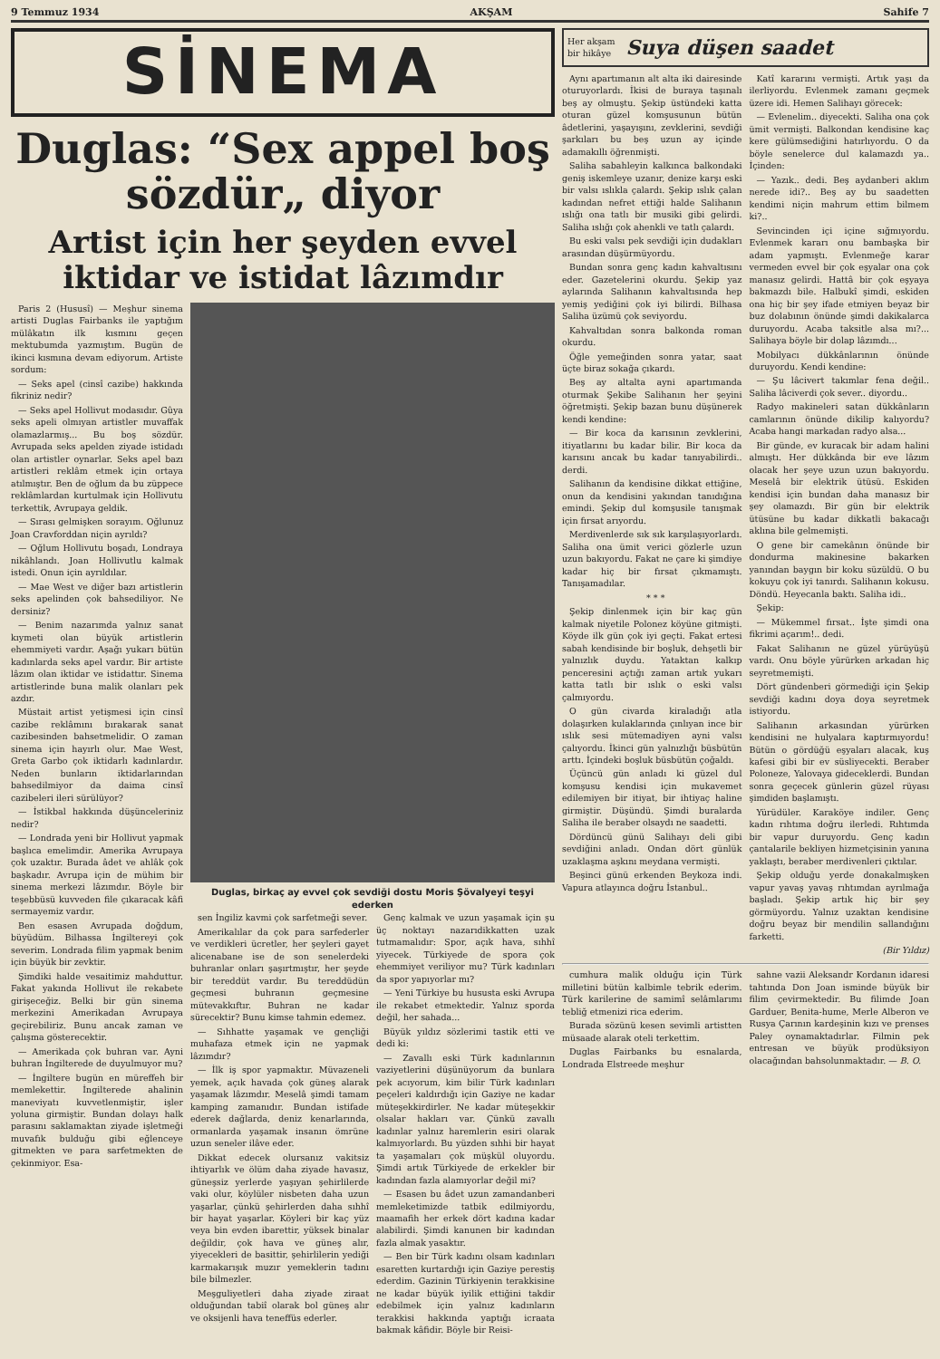9 Temmuz 1934 AKŞAM Sahife 7
SİNEMA
Duglas: “Sex appel boş sözdür„ diyor
Artist için her şeyden evvel iktidar ve istidat lâzımdır
Paris 2 (Hususî) — Meşhur sinema artisti Duglas Fairbanks ile yaptığım mülâkatın ilk kısmını geçen mektubumda yazmıştım. Bugün de ikinci kısmına devam ediyorum. Artiste sordum:
— Seks apel (cinsî cazibe) hakkında fikriniz nedir?
— Seks apel Hollivut modasıdır. Gûya seks apeli olmıyan artistler muvaffak olamazlarmış... Bu boş sözdür. Avrupada seks apelden ziyade istidadı olan artistler oynarlar. Seks apel bazı artistleri reklâm etmek için ortaya atılmıştır. Ben de oğlum da bu züppece reklâmlardan kurtulmak için Hollivutu terkettik, Avrupaya geldik.
— Sırası gelmişken sorayım. Oğlunuz Joan Cravforddan niçin ayrıldı?
— Oğlum Hollivutu boşadı, Londraya nikâhlandı. Joan Hollivutlu kalmak istedi. Onun için ayrıldılar.
— Mae West ve diğer bazı artistlerin seks apelinden çok bahsediliyor. Ne dersiniz?
— Benim nazarımda yalnız sanat kıymeti olan büyük artistlerin ehemmiyeti vardır. Aşağı yukarı bütün kadınlarda seks apel vardır. Bir artiste lâzım olan iktidar ve istidattır. Sinema artistlerinde buna malik olanları pek azdır.
Müstait artist yetişmesi için cinsî cazibe reklâmını bırakarak sanat cazibesinden bahsetmelidir. O zaman sinema için hayırlı olur. Mae West, Greta Garbo çok iktidarlı kadınlardır. Neden bunların iktidarlarından bahsedilmiyor da daima cinsî cazibeleri ileri sürülüyor?
— İstikbal hakkında düşünceleriniz nedir?
— Londrada yeni bir Hollivut yapmak başlıca emelimdir. Amerika Avrupaya çok uzaktır. Burada âdet ve ahlâk çok başkadır. Avrupa için de mühim bir sinema merkezi lâzımdır. Böyle bir teşebbüsü kuvveden file çıkaracak kâfi sermayemiz vardır.
Ben esasen Avrupada doğdum, büyüdüm. Bilhassa İngiltereyi çok severim. Londrada filim yapmak benim için büyük bir zevktir.
Şimdiki halde vesaitimiz mahduttur. Fakat yakında Hollivut ile rekabete girişeceğiz. Belki bir gün sinema merkezini Amerikadan Avrupaya geçirebiliriz. Bunu ancak zaman ve çalışma gösterecektir.
— Amerikada çok buhran var. Ayni buhran İngilterede de duyulmuyor mu?
— İngiltere bugün en müreffeh bir memlekettir. İngilterede ahalinin maneviyatı kuvvetlenmiştir, işler yoluna girmiştir. Bundan dolayı halk parasını saklamaktan ziyade işletmeği muvafık bulduğu gibi eğlenceye gitmekten ve para sarfetmekten de çekinmiyor. Esa-
Duglas, birkaç ay evvel çok sevdiği dostu Moris Şövalyeyi teşyi ederken
sen İngiliz kavmi çok sarfetmeği sever.
Amerikalılar da çok para sarfederler ve verdikleri ücretler, her şeyleri gayet alicenabane ise de son senelerdeki buhranlar onları şaşırtmıştır, her şeyde bir tereddüt vardır. Bu tereddüdün geçmesi buhranın geçmesine mütevakkıftır. Buhran ne kadar sürecektir? Bunu kimse tahmin edemez.
— Sıhhatte yaşamak ve gençliği muhafaza etmek için ne yapmak lâzımdır?
— İlk iş spor yapmaktır. Müvazeneli yemek, açık havada çok güneş alarak yaşamak lâzımdır. Meselâ şimdi tamam kamping zamanıdır. Bundan istifade ederek dağlarda, deniz kenarlarında, ormanlarda yaşamak insanın ömrüne uzun seneler ilâve eder.
Dikkat edecek olursanız vakitsiz ihtiyarlık ve ölüm daha ziyade havasız, güneşsiz yerlerde yaşıyan şehirlilerde vaki olur, köylüler nisbeten daha uzun yaşarlar, çünkü şehirlerden daha sıhhî bir hayat yaşarlar. Köyleri bir kaç yüz veya bin evden ibarettir, yüksek binalar değildir, çok hava ve güneş alır, yiyecekleri de basittir, şehirlilerin yediği karmakarışık muzır yemeklerin tadını bile bilmezler.
Meşguliyetleri daha ziyade ziraat olduğundan tabiî olarak bol güneş alır ve oksijenli hava teneffüs ederler.
Genç kalmak ve uzun yaşamak için şu üç noktayı nazarıdikkatten uzak tutmamalıdır: Spor, açık hava, sıhhî yiyecek. Türkiyede de spora çok ehemmiyet veriliyor mu? Türk kadınları da spor yapıyorlar mı?
— Yeni Türkiye bu hususta eski Avrupa ile rekabet etmektedir. Yalnız sporda değil, her sahada...
Büyük yıldız sözlerimi tastik etti ve dedi ki:
— Zavallı eski Türk kadınlarının vaziyetlerini düşünüyorum da bunlara pek acıyorum, kim bilir Türk kadınları peçeleri kaldırdığı için Gaziye ne kadar müteşekkirdirler. Ne kadar müteşekkir olsalar hakları var. Çünkü zavallı kadınlar yalnız haremlerin esiri olarak kalmıyorlardı. Bu yüzden sıhhi bir hayat ta yaşamaları çok müşkül oluyordu. Şimdi artık Türkiyede de erkekler bir kadından fazla alamıyorlar değil mi?
— Esasen bu âdet uzun zamandanberi memleketimizde tatbik edilmiyordu, maamafih her erkek dört kadına kadar alabilirdi. Şimdi kanunen bir kadından fazla almak yasaktır.
— Ben bir Türk kadını olsam kadınları esaretten kurtardığı için Gaziye perestiş ederdim. Gazinin Türkiyenin terakkisine ne kadar büyük iyilik ettiğini takdir edebilmek için yalnız kadınların terakkisi hakkında yaptığı icraata bakmak kâfidir. Böyle bir Reisi-
Her akşam
bir hikâye Suya düşen saadet
Aynı apartımanın alt alta iki dairesinde oturuyorlardı. İkisi de buraya taşınalı beş ay olmuştu. Şekip üstündeki katta oturan güzel komşusunun bütün âdetlerini, yaşayışını, zevklerini, sevdiği şarkıları bu beş uzun ay içinde adamakıllı öğrenmişti.
Saliha sabahleyin kalkınca balkondaki geniş iskemleye uzanır, denize karşı eski bir valsı ıslıkla çalardı. Şekip ıslık çalan kadından nefret ettiği halde Salihanın ıslığı ona tatlı bir musiki gibi gelirdi. Saliha ıslığı çok ahenkli ve tatlı çalardı.
Bu eski valsı pek sevdiği için dudakları arasından düşürmüyordu.
Bundan sonra genç kadın kahvaltısını eder. Gazetelerini okurdu. Şekip yaz aylarında Salihanın kahvaltısında hep yemiş yediğini çok iyi bilirdi. Bilhasa Saliha üzümü çok seviyordu.
Kahvaltıdan sonra balkonda roman okurdu.
Öğle yemeğinden sonra yatar, saat üçte biraz sokağa çıkardı.
Beş ay altalta ayni apartımanda oturmak Şekibe Salihanın her şeyini öğretmişti. Şekip bazan bunu düşünerek kendi kendine:
— Bir koca da karısının zevklerini, itiyatlarını bu kadar bilir. Bir koca da karısını ancak bu kadar tanıyabilirdi.. derdi.
Salihanın da kendisine dikkat ettiğine, onun da kendisini yakından tanıdığına emindi. Şekip dul komşusile tanışmak için fırsat arıyordu.
Merdivenlerde sık sık karşılaşıyorlardı. Saliha ona ümit verici gözlerle uzun uzun bakıyordu. Fakat ne çare ki şimdiye kadar hiç bir fırsat çıkmamıştı. Tanışamadılar.
* * *
Şekip dinlenmek için bir kaç gün kalmak niyetile Polonez köyüne gitmişti. Köyde ilk gün çok iyi geçti. Fakat ertesi sabah kendisinde bir boşluk, dehşetli bir yalnızlık duydu. Yataktan kalkıp penceresini açtığı zaman artık yukarı katta tatlı bir ıslık o eski valsı çalmıyordu.
O gün civarda kiraladığı atla dolaşırken kulaklarında çınlıyan ince bir ıslık sesi mütemadiyen ayni valsı çalıyordu. İkinci gün yalnızlığı büsbütün arttı. İçindeki boşluk büsbütün çoğaldı.
Üçüncü gün anladı ki güzel dul komşusu kendisi için mukavemet edilemiyen bir itiyat, bir ihtiyaç haline girmiştir. Düşündü. Şimdi buralarda Saliha ile beraber olsaydı ne saadetti.
Dördüncü günü Salihayı deli gibi sevdiğini anladı. Ondan dört günlük uzaklaşma aşkını meydana vermişti.
Beşinci günü erkenden Beykoza indi. Vapura atlayınca doğru İstanbul..
Katî kararını vermişti. Artık yaşı da ilerliyordu. Evlenmek zamanı geçmek üzere idi. Hemen Salihayı görecek:
— Evlenelim.. diyecekti. Saliha ona çok ümit vermişti. Balkondan kendisine kaç kere gülümsediğini hatırlıyordu. O da böyle senelerce dul kalamazdı ya.. İçinden:
— Yazık.. dedi. Beş aydanberi aklım nerede idi?.. Beş ay bu saadetten kendimi niçin mahrum ettim bilmem ki?..
Sevincinden içi içine sığmıyordu. Evlenmek kararı onu bambaşka bir adam yapmıştı. Evlenmeğe karar vermeden evvel bir çok eşyalar ona çok manasız gelirdi. Hattâ bir çok eşyaya bakmazdı bile. Halbukî şimdi, eskiden ona hiç bir şey ifade etmiyen beyaz bir buz dolabının önünde şimdi dakikalarca duruyordu. Acaba taksitle alsa mı?... Salihaya böyle bir dolap lâzımdı...
Mobilyacı dükkânlarının önünde duruyordu. Kendi kendine:
— Şu lâcivert takımlar fena değil.. Saliha lâciverdi çok sever.. diyordu..
Radyo makineleri satan dükkânların camlarının önünde dikilip kalıyordu? Acaba hangi markadan radyo alsa...
Bir günde, ev kuracak bir adam halini almıştı. Her dükkânda bir eve lâzım olacak her şeye uzun uzun bakıyordu. Meselâ bir elektrik ütüsü. Eskiden kendisi için bundan daha manasız bir şey olamazdı. Bir gün bir elektrik ütüsüne bu kadar dikkatli bakacağı aklına bile gelmemişti.
O gene bir camekânın önünde bir dondurma makinesine bakarken yanından baygın bir koku süzüldü. O bu kokuyu çok iyi tanırdı. Salihanın kokusu. Döndü. Heyecanla baktı. Saliha idi..
Şekip:
— Mükemmel fırsat.. İşte şimdi ona fikrimi açarım!.. dedi.
Fakat Salihanın ne güzel yürüyüşü vardı. Onu böyle yürürken arkadan hiç seyretmemişti.
Dört gündenberi görmediği için Şekip sevdiği kadını doya doya seyretmek istiyordu.
Salihanın arkasından yürürken kendisini ne hulyalara kaptırmıyordu! Bütün o gördüğü eşyaları alacak, kuş kafesi gibi bir ev süsliyecekti. Beraber Poloneze, Yalovaya gideceklerdi. Bundan sonra geçecek günlerin güzel rüyası şimdiden başlamıştı.
Yürüdüler. Karaköye indiler. Genç kadın rıhtıma doğru ilerledi. Rıhtımda bir vapur duruyordu. Genç kadın çantalarile bekliyen hizmetçisinin yanına yaklaştı, beraber merdivenleri çıktılar.
Şekip olduğu yerde donakalmışken vapur yavaş yavaş rıhtımdan ayrılmağa başladı. Şekip artık hiç bir şey görmüyordu. Yalnız uzaktan kendisine doğru beyaz bir mendilin sallandığını farketti.
(Bir Yıldız)
cumhura malik olduğu için Türk milletini bütün kalbimle tebrik ederim. Türk karilerine de samimî selâmlarımı tebliğ etmenizi rica ederim.
Burada sözünü kesen sevimli artistten müsaade alarak oteli terkettim.
Duglas Fairbanks bu esnalarda, Londrada Elstreede meşhur
sahne vazii Aleksandr Kordanın idaresi tahtında Don Joan isminde büyük bir filim çevirmektedir. Bu filimde Joan Garduer, Benita-hume, Merle Alberon ve Rusya Çarının kardeşinin kızı ve prenses Paley oynamaktadırlar. Filmin pek entresan ve büyük prodüksiyon olacağından bahsolunmaktadır. — B. O.